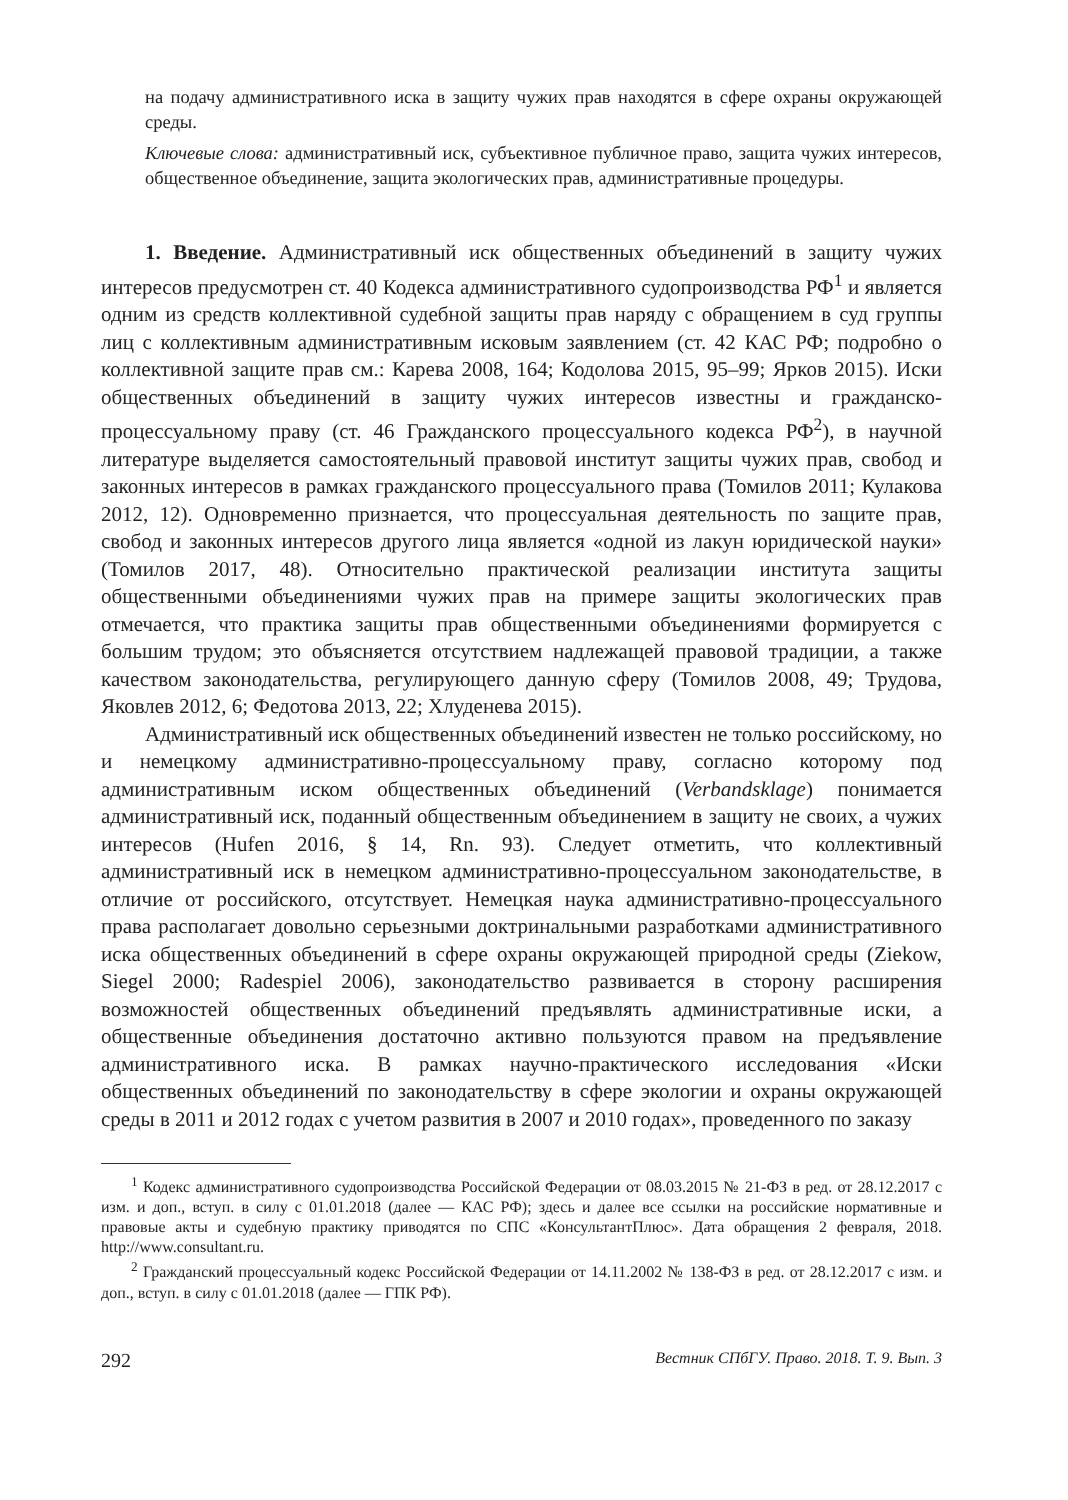на подачу административного иска в защиту чужих прав находятся в сфере охраны окружающей среды.
Ключевые слова: административный иск, субъективное публичное право, защита чужих интересов, общественное объединение, защита экологических прав, административные процедуры.
1. Введение. Административный иск общественных объединений в защиту чужих интересов предусмотрен ст. 40 Кодекса административного судопроизводства РФ<sup>1</sup> и является одним из средств коллективной судебной защиты прав наряду с обращением в суд группы лиц с коллективным административным исковым заявлением (ст. 42 КАС РФ; подробно о коллективной защите прав см.: Карева 2008, 164; Кодолова 2015, 95–99; Ярков 2015). Иски общественных объединений в защиту чужих интересов известны и гражданско-процессуальному праву (ст. 46 Гражданского процессуального кодекса РФ<sup>2</sup>), в научной литературе выделяется самостоятельный правовой институт защиты чужих прав, свобод и законных интересов в рамках гражданского процессуального права (Томилов 2011; Кулакова 2012, 12). Одновременно признается, что процессуальная деятельность по защите прав, свобод и законных интересов другого лица является «одной из лакун юридической науки» (Томилов 2017, 48). Относительно практической реализации института защиты общественными объединениями чужих прав на примере защиты экологических прав отмечается, что практика защиты прав общественными объединениями формируется с большим трудом; это объясняется отсутствием надлежащей правовой традиции, а также качеством законодательства, регулирующего данную сферу (Томилов 2008, 49; Трудова, Яковлев 2012, 6; Федотова 2013, 22; Хлуденева 2015).
Административный иск общественных объединений известен не только российскому, но и немецкому административно-процессуальному праву, согласно которому под административным иском общественных объединений (Verbandsklage) понимается административный иск, поданный общественным объединением в защиту не своих, а чужих интересов (Hufen 2016, § 14, Rn. 93). Следует отметить, что коллективный административный иск в немецком административно-процессуальном законодательстве, в отличие от российского, отсутствует. Немецкая наука административно-процессуального права располагает довольно серьезными доктринальными разработками административного иска общественных объединений в сфере охраны окружающей природной среды (Ziekow, Siegel 2000; Radespiel 2006), законодательство развивается в сторону расширения возможностей общественных объединений предъявлять административные иски, а общественные объединения достаточно активно пользуются правом на предъявление административного иска. В рамках научно-практического исследования «Иски общественных объединений по законодательству в сфере экологии и охраны окружающей среды в 2011 и 2012 годах с учетом развития в 2007 и 2010 годах», проведенного по заказу
<sup>1</sup> Кодекс административного судопроизводства Российской Федерации от 08.03.2015 № 21-ФЗ в ред. от 28.12.2017 с изм. и доп., вступ. в силу с 01.01.2018 (далее — КАС РФ); здесь и далее все ссылки на российские нормативные и правовые акты и судебную практику приводятся по СПС «КонсультантПлюс». Дата обращения 2 февраля, 2018. http://www.consultant.ru.
<sup>2</sup> Гражданский процессуальный кодекс Российской Федерации от 14.11.2002 № 138-ФЗ в ред. от 28.12.2017 с изм. и доп., вступ. в силу с 01.01.2018 (далее — ГПК РФ).
292 Вестник СПбГУ. Право. 2018. Т. 9. Вып. 3